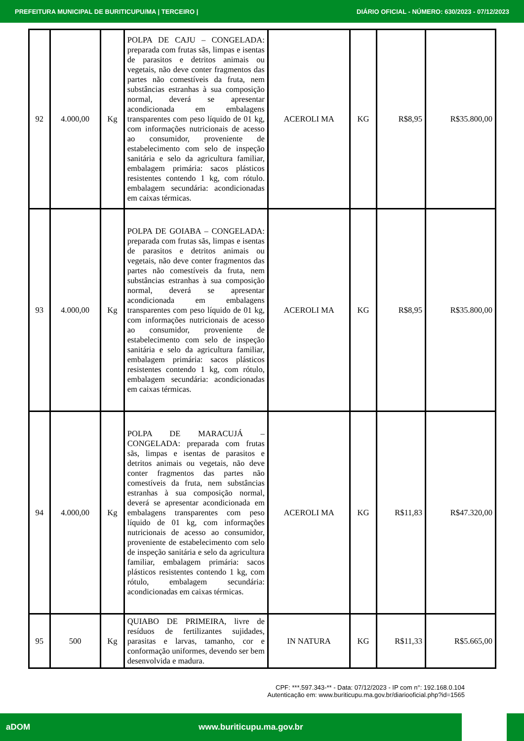PREFEITURA MUNICIPAL DE BURITICUPU/MA | TERCEIRO | DIÁRIO OFICIAL - NÚMERO: 630/2023 - 07/12/2023
| 92 | 4.000,00 | Kg | POLPA DE CAJU – CONGELADA: preparada com frutas sãs, limpas e isentas de parasitos e detritos animais ou vegetais, não deve conter fragmentos das partes não comestíveis da fruta, nem substâncias estranhas à sua composição normal, deverá se apresentar acondicionada em embalagens transparentes com peso líquido de 01 kg, com informações nutricionais de acesso ao consumidor, proveniente de estabelecimento com selo de inspeção sanitária e selo da agricultura familiar, embalagem primária: sacos plásticos resistentes contendo 1 kg, com rótulo. embalagem secundária: acondicionadas em caixas térmicas. | ACEROLI MA | KG | R$8,95 | R$35.800,00 |
| 93 | 4.000,00 | Kg | POLPA DE GOIABA – CONGELADA: preparada com frutas sãs, limpas e isentas de parasitos e detritos animais ou vegetais, não deve conter fragmentos das partes não comestíveis da fruta, nem substâncias estranhas à sua composição normal, deverá se apresentar acondicionada em embalagens transparentes com peso líquido de 01 kg, com informações nutricionais de acesso ao consumidor, proveniente de estabelecimento com selo de inspeção sanitária e selo da agricultura familiar, embalagem primária: sacos plásticos resistentes contendo 1 kg, com rótulo, embalagem secundária: acondicionadas em caixas térmicas. | ACEROLI MA | KG | R$8,95 | R$35.800,00 |
| 94 | 4.000,00 | Kg | POLPA DE MARACUJÁ – CONGELADA: preparada com frutas sãs, limpas e isentas de parasitos e detritos animais ou vegetais, não deve conter fragmentos das partes não comestíveis da fruta, nem substâncias estranhas à sua composição normal, deverá se apresentar acondicionada em embalagens transparentes com peso líquido de 01 kg, com informações nutricionais de acesso ao consumidor, proveniente de estabelecimento com selo de inspeção sanitária e selo da agricultura familiar, embalagem primária: sacos plásticos resistentes contendo 1 kg, com rótulo, embalagem secundária: acondicionadas em caixas térmicas. | ACEROLI MA | KG | R$11,83 | R$47.320,00 |
| 95 | 500 | Kg | QUIABO DE PRIMEIRA, livre de resíduos de fertilizantes sujidades, parasitas e larvas, tamanho, cor e conformação uniformes, devendo ser bem desenvolvida e madura. | IN NATURA | KG | R$11,33 | R$5.665,00 |
CPF: ***.597.343-** - Data: 07/12/2023 - IP com n°: 192.168.0.104
Autenticação em: www.buriticupu.ma.gov.br/diariooficial.php?id=1565
aDOM www.buriticupu.ma.gov.br